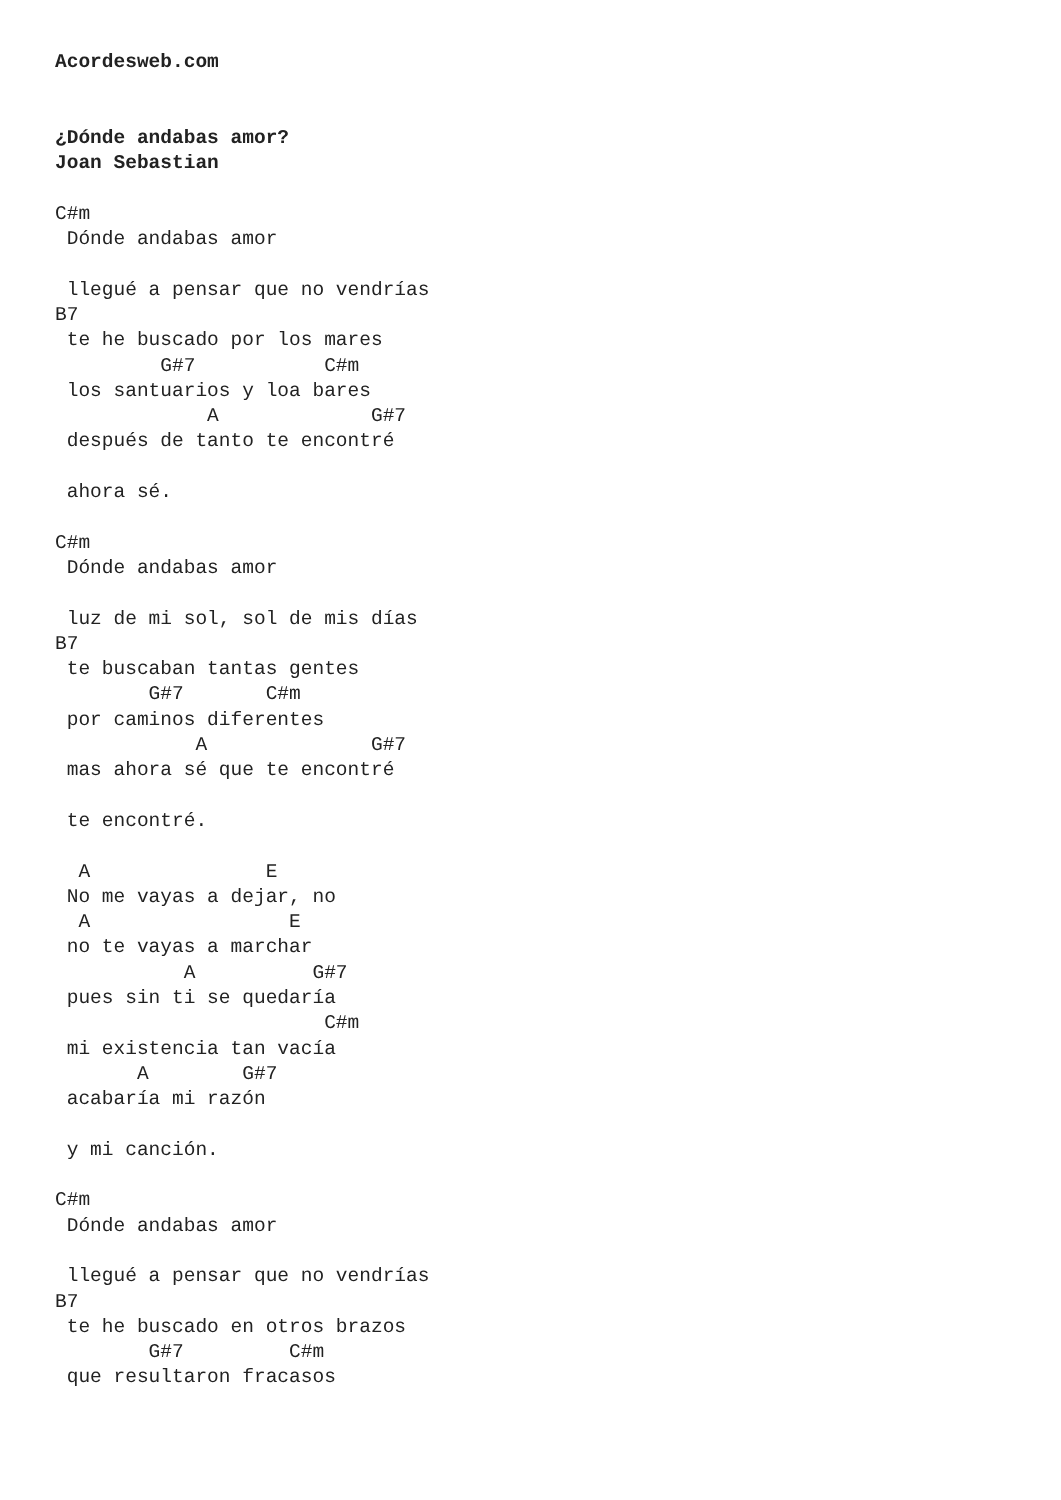Acordesweb.com


¿Dónde andabas amor?
Joan Sebastian

C#m
 Dónde andabas amor

 llegué a pensar que no vendrías
B7
 te he buscado por los mares
         G#7           C#m
 los santuarios y loa bares
             A             G#7
 después de tanto te encontré

 ahora sé.

C#m
 Dónde andabas amor

 luz de mi sol, sol de mis días
B7
 te buscaban tantas gentes
        G#7       C#m
 por caminos diferentes
            A              G#7
 mas ahora sé que te encontré

 te encontré.

  A               E
 No me vayas a dejar, no
  A                 E
 no te vayas a marchar
           A          G#7
 pues sin ti se quedaría
                       C#m
 mi existencia tan vacía
       A        G#7
 acabaría mi razón

 y mi canción.

C#m
 Dónde andabas amor

 llegué a pensar que no vendrías
B7
 te he buscado en otros brazos
        G#7         C#m
 que resultaron fracasos